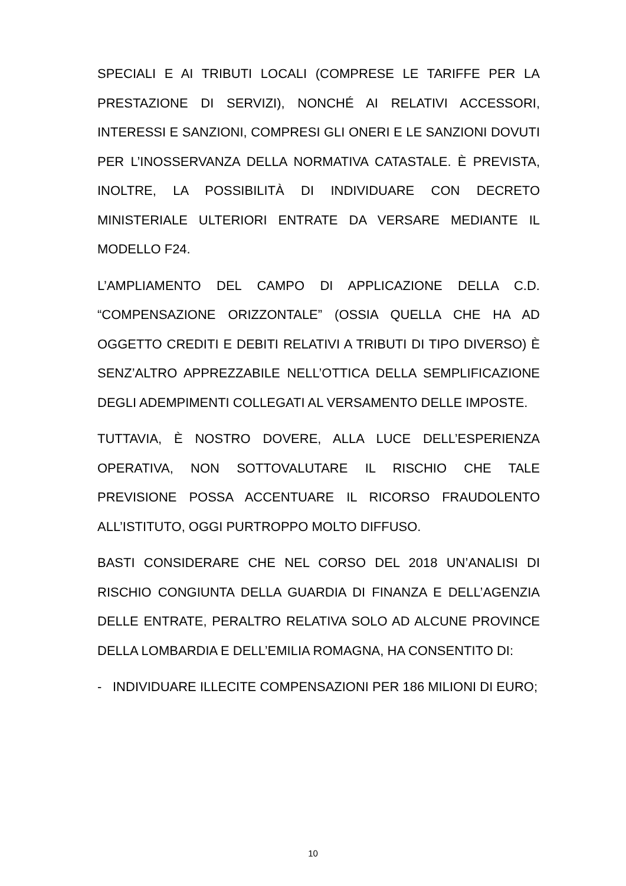SPECIALI E AI TRIBUTI LOCALI (COMPRESE LE TARIFFE PER LA PRESTAZIONE DI SERVIZI), NONCHÉ AI RELATIVI ACCESSORI, INTERESSI E SANZIONI, COMPRESI GLI ONERI E LE SANZIONI DOVUTI PER L’INOSSERVANZA DELLA NORMATIVA CATASTALE. È PREVISTA, INOLTRE, LA POSSIBILITÀ DI INDIVIDUARE CON DECRETO MINISTERIALE ULTERIORI ENTRATE DA VERSARE MEDIANTE IL MODELLO F24.
L’AMPLIAMENTO DEL CAMPO DI APPLICAZIONE DELLA C.D. “COMPENSAZIONE ORIZZONTALE” (OSSIA QUELLA CHE HA AD OGGETTO CREDITI E DEBITI RELATIVI A TRIBUTI DI TIPO DIVERSO) È SENZ’ALTRO APPREZZABILE NELL’OTTICA DELLA SEMPLIFICAZIONE DEGLI ADEMPIMENTI COLLEGATI AL VERSAMENTO DELLE IMPOSTE.
TUTTAVIA, È NOSTRO DOVERE, ALLA LUCE DELL’ESPERIENZA OPERATIVA, NON SOTTOVALUTARE IL RISCHIO CHE TALE PREVISIONE POSSA ACCENTUARE IL RICORSO FRAUDOLENTO ALL’ISTITUTO, OGGI PURTROPPO MOLTO DIFFUSO.
BASTI CONSIDERARE CHE NEL CORSO DEL 2018 UN’ANALISI DI RISCHIO CONGIUNTA DELLA GUARDIA DI FINANZA E DELL’AGENZIA DELLE ENTRATE, PERALTRO RELATIVA SOLO AD ALCUNE PROVINCE DELLA LOMBARDIA E DELL’EMILIA ROMAGNA, HA CONSENTITO DI:
- INDIVIDUARE ILLECITE COMPENSAZIONI PER 186 MILIONI DI EURO;
10